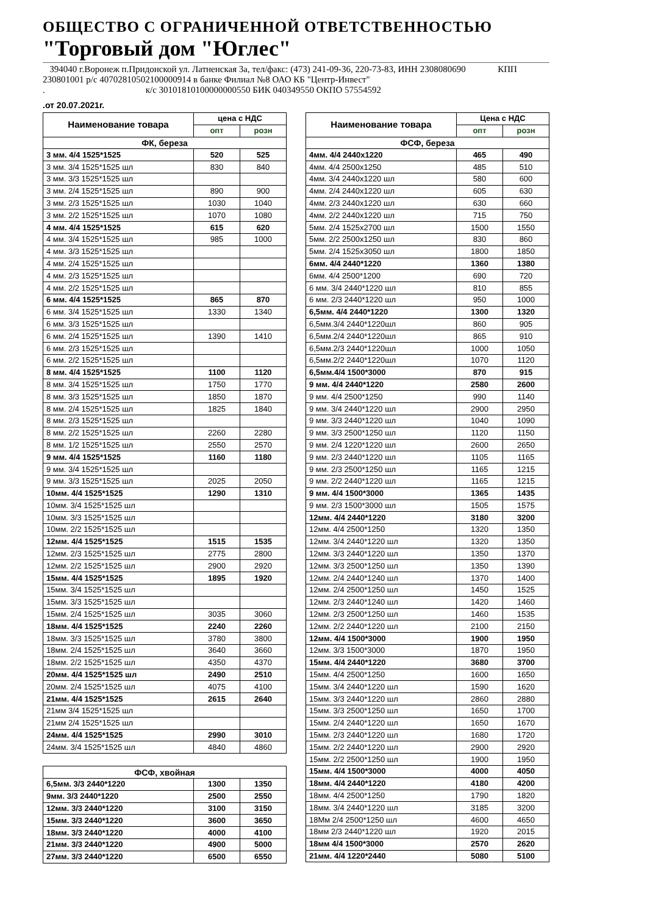ОБЩЕСТВО С ОГРАНИЧЕННОЙ ОТВЕТСТВЕННОСТЬЮ
"Торговый дом "Юглес"
394040 г.Воронеж п.Придонской ул. Латненская 3а, тел/факс: (473) 241-09-36, 220-73-83, ИНН 2308080690 КПП 230801001 р/с 40702810502100000914 в банке Филиал №8 ОАО КБ "Центр-Инвест"
. к/с 30101810100000000550 БИК 040349550 ОКПО 57554592
.от 20.07.2021г.
| Наименование товара | цена с НДС | |
| --- | --- | --- |
| | опт | розн |
| ФК, береза | | |
| 3 мм. 4/4 1525*1525 | 520 | 525 |
| 3 мм. 3/4 1525*1525 шл | 830 | 840 |
| 3 мм. 3/3 1525*1525 шл | | |
| 3 мм. 2/4 1525*1525 шл | 890 | 900 |
| 3 мм. 2/3 1525*1525 шл | 1030 | 1040 |
| 3 мм. 2/2 1525*1525 шл | 1070 | 1080 |
| 4 мм. 4/4 1525*1525 | 615 | 620 |
| 4 мм. 3/4 1525*1525 шл | 985 | 1000 |
| 4 мм. 3/3 1525*1525 шл | | |
| 4 мм. 2/4 1525*1525 шл | | |
| 4 мм. 2/3 1525*1525 шл | | |
| 4 мм. 2/2 1525*1525 шл | | |
| 6 мм. 4/4 1525*1525 | 865 | 870 |
| 6 мм. 3/4 1525*1525 шл | 1330 | 1340 |
| 6 мм. 3/3 1525*1525 шл | | |
| 6 мм. 2/4 1525*1525 шл | 1390 | 1410 |
| 6 мм. 2/3 1525*1525 шл | | |
| 6 мм. 2/2 1525*1525 шл | | |
| 8 мм. 4/4 1525*1525 | 1100 | 1120 |
| 8 мм. 3/4 1525*1525 шл | 1750 | 1770 |
| 8 мм. 3/3 1525*1525 шл | 1850 | 1870 |
| 8 мм. 2/4 1525*1525 шл | 1825 | 1840 |
| 8 мм. 2/3 1525*1525 шл | | |
| 8 мм. 2/2 1525*1525 шл | 2260 | 2280 |
| 8 мм. 1/2 1525*1525 шл | 2550 | 2570 |
| 9 мм. 4/4 1525*1525 | 1160 | 1180 |
| 9 мм. 3/4 1525*1525 шл | | |
| 9 мм. 3/3 1525*1525 шл | 2025 | 2050 |
| 10мм. 4/4 1525*1525 | 1290 | 1310 |
| 10мм. 3/4 1525*1525 шл | | |
| 10мм. 3/3 1525*1525 шл | | |
| 10мм. 2/2 1525*1525 шл | | |
| 12мм. 4/4 1525*1525 | 1515 | 1535 |
| 12мм. 2/3 1525*1525 шл | 2775 | 2800 |
| 12мм. 2/2 1525*1525 шл | 2900 | 2920 |
| 15мм. 4/4 1525*1525 | 1895 | 1920 |
| 15мм. 3/4 1525*1525 шл | | |
| 15мм. 3/3 1525*1525 шл | | |
| 15мм. 2/4 1525*1525 шл | 3035 | 3060 |
| 18мм. 4/4 1525*1525 | 2240 | 2260 |
| 18мм. 3/3 1525*1525 шл | 3780 | 3800 |
| 18мм. 2/4 1525*1525 шл | 3640 | 3660 |
| 18мм. 2/2 1525*1525 шл | 4350 | 4370 |
| 20мм. 4/4 1525*1525 шл | 2490 | 2510 |
| 20мм. 2/4 1525*1525 шл | 4075 | 4100 |
| 21мм. 4/4 1525*1525 | 2615 | 2640 |
| 21мм 3/4 1525*1525 шл | | |
| 21мм 2/4 1525*1525 шл | | |
| 24мм. 4/4 1525*1525 | 2990 | 3010 |
| 24мм. 3/4 1525*1525 шл | 4840 | 4860 |
| ФСФ, хвойная | | |
| 6,5мм. 3/3 2440*1220 | 1300 | 1350 |
| 9мм. 3/3 2440*1220 | 2500 | 2550 |
| 12мм. 3/3 2440*1220 | 3100 | 3150 |
| 15мм. 3/3 2440*1220 | 3600 | 3650 |
| 18мм. 3/3 2440*1220 | 4000 | 4100 |
| 21мм. 3/3 2440*1220 | 4900 | 5000 |
| 27мм. 3/3 2440*1220 | 6500 | 6550 |
| Наименование товара | Цена с НДС | |
| --- | --- | --- |
| | опт | розн |
| ФСФ, береза | | |
| 4мм. 4/4 2440х1220 | 465 | 490 |
| 4мм. 4/4 2500х1250 | 485 | 510 |
| 4мм. 3/4 2440х1220 шл | 580 | 600 |
| 4мм. 2/4 2440х1220 шл | 605 | 630 |
| 4мм. 2/3 2440х1220 шл | 630 | 660 |
| 4мм. 2/2 2440х1220 шл | 715 | 750 |
| 5мм. 2/4 1525х2700 шл | 1500 | 1550 |
| 5мм. 2/2 2500х1250 шл | 830 | 860 |
| 5мм. 2/4 1525х3050 шл | 1800 | 1850 |
| 6мм. 4/4 2440*1220 | 1360 | 1380 |
| 6мм. 4/4 2500*1200 | 690 | 720 |
| 6 мм. 3/4 2440*1220 шл | 810 | 855 |
| 6 мм. 2/3 2440*1220 шл | 950 | 1000 |
| 6,5мм. 4/4 2440*1220 | 1300 | 1320 |
| 6,5мм.3/4 2440*1220шл | 860 | 905 |
| 6,5мм.2/4 2440*1220шл | 865 | 910 |
| 6,5мм.2/3 2440*1220шл | 1000 | 1050 |
| 6,5мм.2/2 2440*1220шл | 1070 | 1120 |
| 6,5мм.4/4 1500*3000 | 870 | 915 |
| 9 мм. 4/4 2440*1220 | 2580 | 2600 |
| 9 мм. 4/4 2500*1250 | 990 | 1140 |
| 9 мм. 3/4 2440*1220 шл | 2900 | 2950 |
| 9 мм. 3/3 2440*1220 шл | 1040 | 1090 |
| 9 мм. 3/3 2500*1250 шл | 1120 | 1150 |
| 9 мм. 2/4 1220*1220 шл | 2600 | 2650 |
| 9 мм. 2/3 2440*1220 шл | 1105 | 1165 |
| 9 мм. 2/3 2500*1250 шл | 1165 | 1215 |
| 9 мм. 2/2 2440*1220 шл | 1165 | 1215 |
| 9 мм. 4/4 1500*3000 | 1365 | 1435 |
| 9 мм. 2/3 1500*3000 шл | 1505 | 1575 |
| 12мм. 4/4 2440*1220 | 3180 | 3200 |
| 12мм. 4/4 2500*1250 | 1320 | 1350 |
| 12мм. 3/4 2440*1220 шл | 1320 | 1350 |
| 12мм. 3/3 2440*1220 шл | 1350 | 1370 |
| 12мм. 3/3 2500*1250 шл | 1350 | 1390 |
| 12мм. 2/4 2440*1240 шл | 1370 | 1400 |
| 12мм. 2/4 2500*1250 шл | 1450 | 1525 |
| 12мм. 2/3 2440*1240 шл | 1420 | 1460 |
| 12мм. 2/3 2500*1250 шл | 1460 | 1535 |
| 12мм. 2/2 2440*1220 шл | 2100 | 2150 |
| 12мм. 4/4 1500*3000 | 1900 | 1950 |
| 12мм. 3/3 1500*3000 | 1870 | 1950 |
| 15мм. 4/4 2440*1220 | 3680 | 3700 |
| 15мм. 4/4 2500*1250 | 1600 | 1650 |
| 15мм. 3/4 2440*1220 шл | 1590 | 1620 |
| 15мм. 3/3 2440*1220 шл | 2860 | 2880 |
| 15мм. 3/3 2500*1250 шл | 1650 | 1700 |
| 15мм. 2/4 2440*1220 шл | 1650 | 1670 |
| 15мм. 2/3 2440*1220 шл | 1680 | 1720 |
| 15мм. 2/2 2440*1220 шл | 2900 | 2920 |
| 15мм. 2/2 2500*1250 шл | 1900 | 1950 |
| 15мм. 4/4 1500*3000 | 4000 | 4050 |
| 18мм. 4/4 2440*1220 | 4180 | 4200 |
| 18мм. 4/4 2500*1250 | 1790 | 1820 |
| 18мм. 3/4 2440*1220 шл | 3185 | 3200 |
| 18Мм 2/4 2500*1250 шл | 4600 | 4650 |
| 18мм 2/3 2440*1220 шл | 1920 | 2015 |
| 18мм 4/4 1500*3000 | 2570 | 2620 |
| 21мм. 4/4 1220*2440 | 5080 | 5100 |